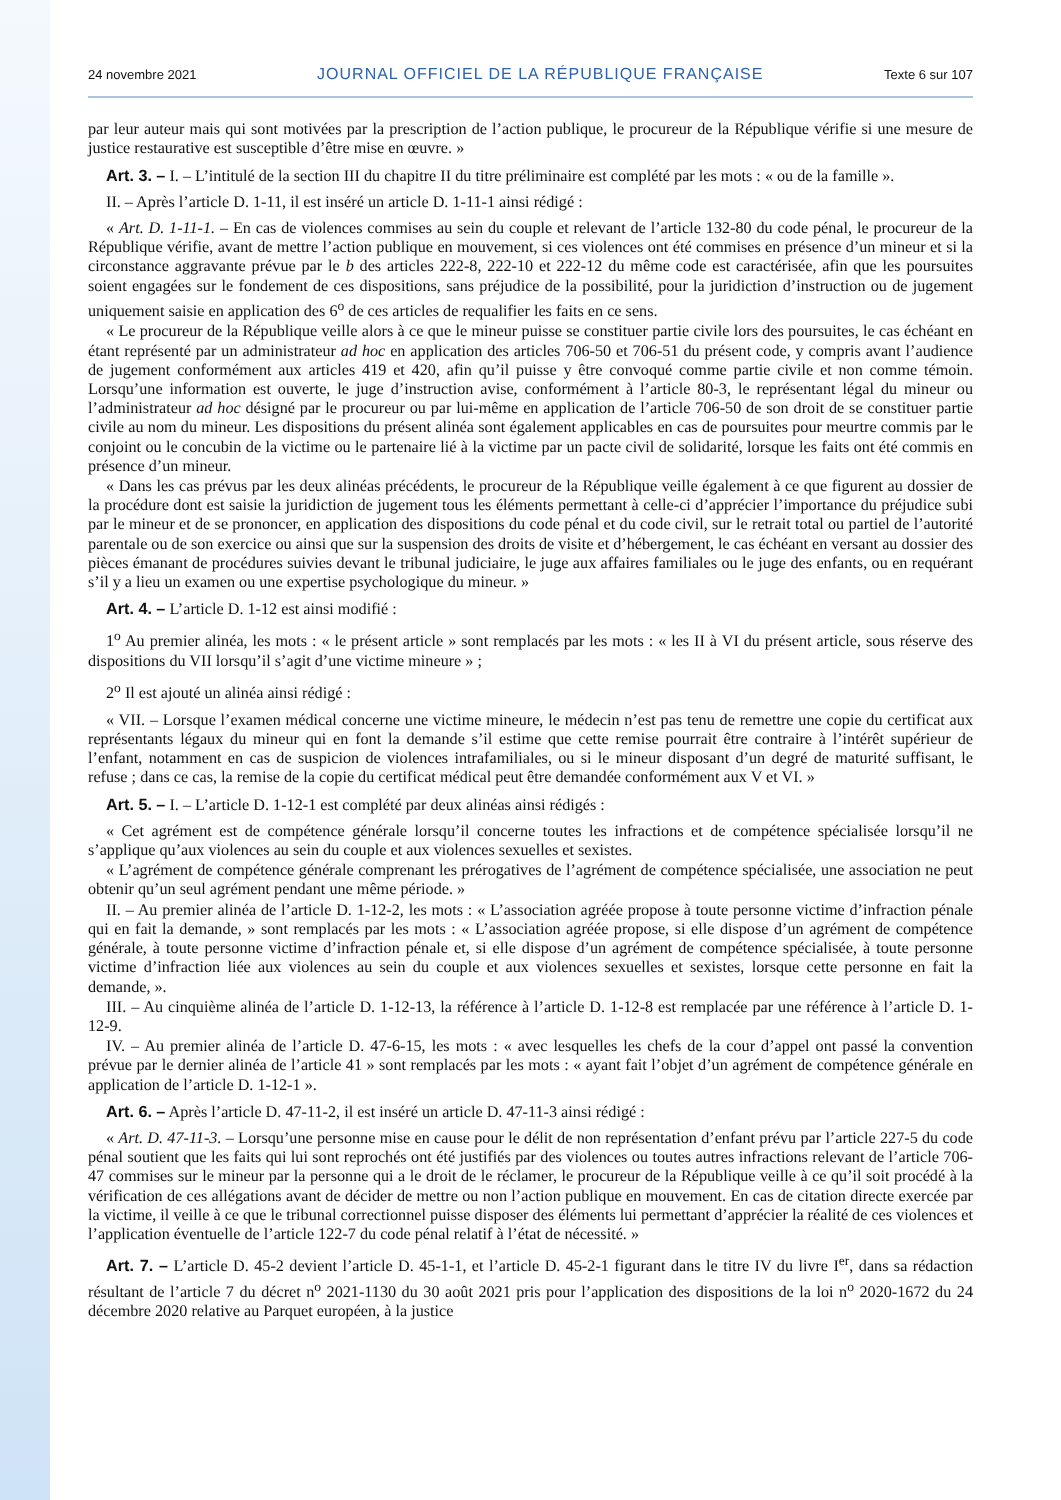24 novembre 2021 JOURNAL OFFICIEL DE LA RÉPUBLIQUE FRANÇAISE Texte 6 sur 107
par leur auteur mais qui sont motivées par la prescription de l’action publique, le procureur de la République vérifie si une mesure de justice restaurative est susceptible d’être mise en œuvre. »
Art. 3. – I. – L’intitulé de la section III du chapitre II du titre préliminaire est complété par les mots : « ou de la famille ».
II. – Après l’article D. 1-11, il est inséré un article D. 1-11-1 ainsi rédigé :
« Art. D. 1-11-1. – En cas de violences commises au sein du couple et relevant de l’article 132-80 du code pénal, le procureur de la République vérifie, avant de mettre l’action publique en mouvement, si ces violences ont été commises en présence d’un mineur et si la circonstance aggravante prévue par le b des articles 222-8, 222-10 et 222-12 du même code est caractérisée, afin que les poursuites soient engagées sur le fondement de ces dispositions, sans préjudice de la possibilité, pour la juridiction d’instruction ou de jugement uniquement saisie en application des 6<sup>o</sup> de ces articles de requalifier les faits en ce sens.
« Le procureur de la République veille alors à ce que le mineur puisse se constituer partie civile lors des poursuites, le cas échéant en étant représenté par un administrateur ad hoc en application des articles 706-50 et 706-51 du présent code, y compris avant l’audience de jugement conformément aux articles 419 et 420, afin qu’il puisse y être convoqué comme partie civile et non comme témoin. Lorsqu’une information est ouverte, le juge d’instruction avise, conformément à l’article 80-3, le représentant légal du mineur ou l’administrateur ad hoc désigné par le procureur ou par lui-même en application de l’article 706-50 de son droit de se constituer partie civile au nom du mineur. Les dispositions du présent alinéa sont également applicables en cas de poursuites pour meurtre commis par le conjoint ou le concubin de la victime ou le partenaire lié à la victime par un pacte civil de solidarité, lorsque les faits ont été commis en présence d’un mineur.
« Dans les cas prévus par les deux alinéas précédents, le procureur de la République veille également à ce que figurent au dossier de la procédure dont est saisie la juridiction de jugement tous les éléments permettant à celle-ci d’apprécier l’importance du préjudice subi par le mineur et de se prononcer, en application des dispositions du code pénal et du code civil, sur le retrait total ou partiel de l’autorité parentale ou de son exercice ou ainsi que sur la suspension des droits de visite et d’hébergement, le cas échéant en versant au dossier des pièces émanant de procédures suivies devant le tribunal judiciaire, le juge aux affaires familiales ou le juge des enfants, ou en requérant s’il y a lieu un examen ou une expertise psychologique du mineur. »
Art. 4. – L’article D. 1-12 est ainsi modifié :
1<sup>o</sup> Au premier alinéa, les mots : « le présent article » sont remplacés par les mots : « les II à VI du présent article, sous réserve des dispositions du VII lorsqu’il s’agit d’une victime mineure » ;
2<sup>o</sup> Il est ajouté un alinéa ainsi rédigé :
« VII. – Lorsque l’examen médical concerne une victime mineure, le médecin n’est pas tenu de remettre une copie du certificat aux représentants légaux du mineur qui en font la demande s’il estime que cette remise pourrait être contraire à l’intérêt supérieur de l’enfant, notamment en cas de suspicion de violences intrafamiliales, ou si le mineur disposant d’un degré de maturité suffisant, le refuse ; dans ce cas, la remise de la copie du certificat médical peut être demandée conformément aux V et VI. »
Art. 5. – I. – L’article D. 1-12-1 est complété par deux alinéas ainsi rédigés :
« Cet agrément est de compétence générale lorsqu’il concerne toutes les infractions et de compétence spécialisée lorsqu’il ne s’applique qu’aux violences au sein du couple et aux violences sexuelles et sexistes.
« L’agrément de compétence générale comprenant les prérogatives de l’agrément de compétence spécialisée, une association ne peut obtenir qu’un seul agrément pendant une même période. »
II. – Au premier alinéa de l’article D. 1-12-2, les mots : « L’association agréée propose à toute personne victime d’infraction pénale qui en fait la demande, » sont remplacés par les mots : « L’association agréée propose, si elle dispose d’un agrément de compétence générale, à toute personne victime d’infraction pénale et, si elle dispose d’un agrément de compétence spécialisée, à toute personne victime d’infraction liée aux violences au sein du couple et aux violences sexuelles et sexistes, lorsque cette personne en fait la demande, ».
III. – Au cinquième alinéa de l’article D. 1-12-13, la référence à l’article D. 1-12-8 est remplacée par une référence à l’article D. 1-12-9.
IV. – Au premier alinéa de l’article D. 47-6-15, les mots : « avec lesquelles les chefs de la cour d’appel ont passé la convention prévue par le dernier alinéa de l’article 41 » sont remplacés par les mots : « ayant fait l’objet d’un agrément de compétence générale en application de l’article D. 1-12-1 ».
Art. 6. – Après l’article D. 47-11-2, il est inséré un article D. 47-11-3 ainsi rédigé :
« Art. D. 47-11-3. – Lorsqu’une personne mise en cause pour le délit de non représentation d’enfant prévu par l’article 227-5 du code pénal soutient que les faits qui lui sont reprochés ont été justifiés par des violences ou toutes autres infractions relevant de l’article 706-47 commises sur le mineur par la personne qui a le droit de le réclamer, le procureur de la République veille à ce qu’il soit procédé à la vérification de ces allégations avant de décider de mettre ou non l’action publique en mouvement. En cas de citation directe exercée par la victime, il veille à ce que le tribunal correctionnel puisse disposer des éléments lui permettant d’apprécier la réalité de ces violences et l’application éventuelle de l’article 122-7 du code pénal relatif à l’état de nécessité. »
Art. 7. – L’article D. 45-2 devient l’article D. 45-1-1, et l’article D. 45-2-1 figurant dans le titre IV du livre I<sup>er</sup>, dans sa rédaction résultant de l’article 7 du décret n<sup>o</sup> 2021-1130 du 30 août 2021 pris pour l’application des dispositions de la loi n<sup>o</sup> 2020-1672 du 24 décembre 2020 relative au Parquet européen, à la justice